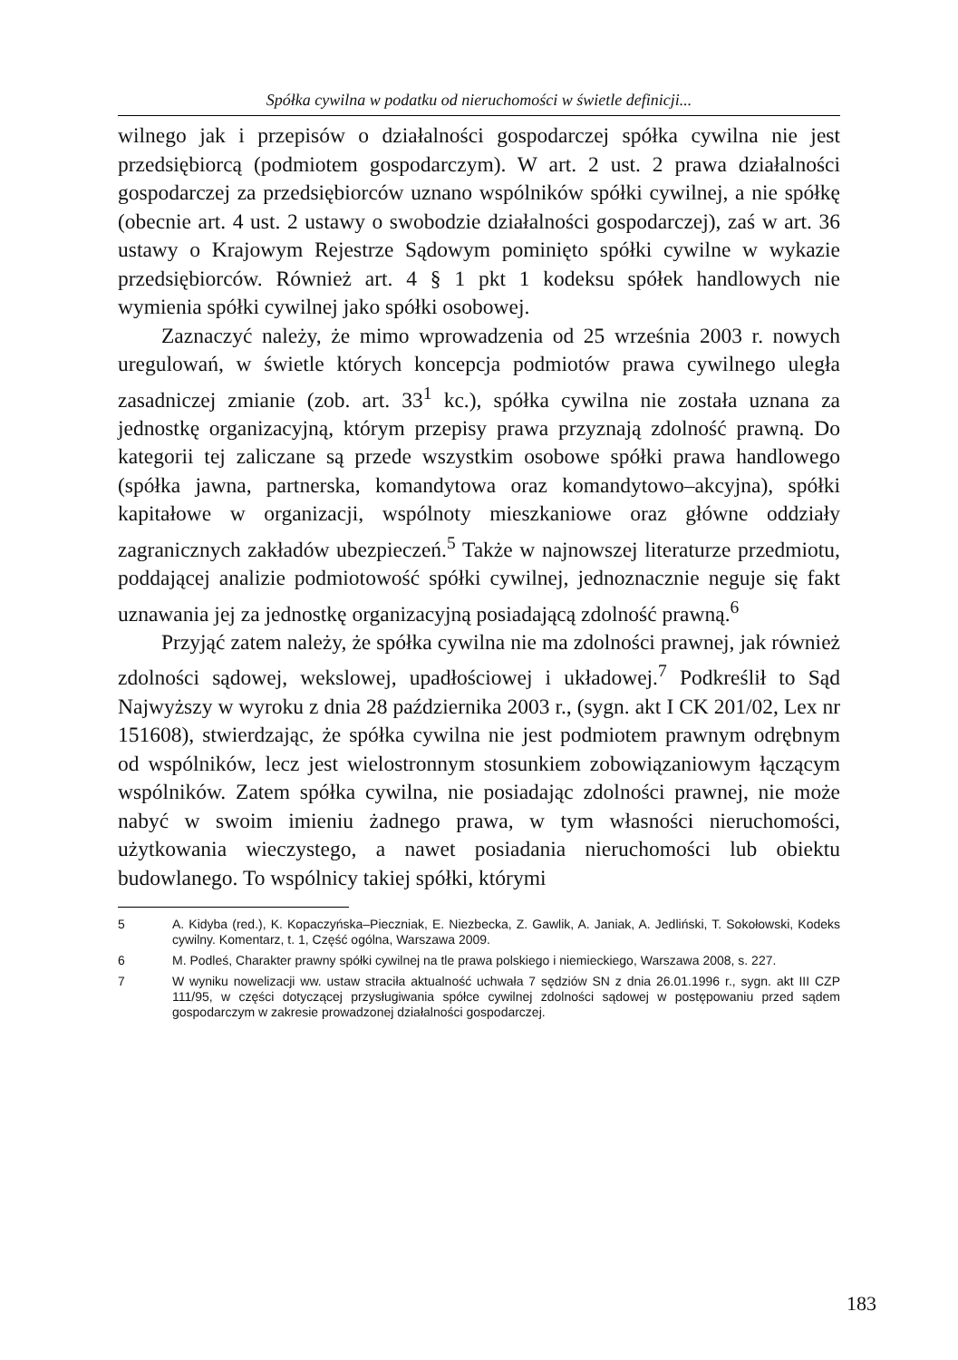Spółka cywilna w podatku od nieruchomości w świetle definicji...
wilnego jak i przepisów o działalności gospodarczej spółka cywilna nie jest przedsiębiorcą (podmiotem gospodarczym). W art. 2 ust. 2 prawa działalności gospodarczej za przedsiębiorców uznano wspólników spółki cywilnej, a nie spółkę (obecnie art. 4 ust. 2 ustawy o swobodzie działalności gospodarczej), zaś w art. 36 ustawy o Krajowym Rejestrze Sądowym pominięto spółki cywilne w wykazie przedsiębiorców. Również art. 4 § 1 pkt 1 kodeksu spółek handlowych nie wymienia spółki cywilnej jako spółki osobowej.
Zaznaczyć należy, że mimo wprowadzenia od 25 września 2003 r. nowych uregulowań, w świetle których koncepcja podmiotów prawa cywilnego uległa zasadniczej zmianie (zob. art. 33<sup>1</sup> kc.), spółka cywilna nie została uznana za jednostkę organizacyjną, którym przepisy prawa przyznają zdolność prawną. Do kategorii tej zaliczane są przede wszystkim osobowe spółki prawa handlowego (spółka jawna, partnerska, komandytowa oraz komandytowo–akcyjna), spółki kapitałowe w organizacji, wspólnoty mieszkaniowe oraz główne oddziały zagranicznych zakładów ubezpieczeń.<sup>5</sup> Także w najnowszej literaturze przedmiotu, poddającej analizie podmiotowość spółki cywilnej, jednoznacznie neguje się fakt uznawania jej za jednostkę organizacyjną posiadającą zdolność prawną.<sup>6</sup>
Przyjąć zatem należy, że spółka cywilna nie ma zdolności prawnej, jak również zdolności sądowej, wekslowej, upadłościowej i układowej.<sup>7</sup> Podkreślił to Sąd Najwyższy w wyroku z dnia 28 października 2003 r., (sygn. akt I CK 201/02, Lex nr 151608), stwierdzając, że spółka cywilna nie jest podmiotem prawnym odrębnym od wspólników, lecz jest wielostronnym stosunkiem zobowiązaniowym łączącym wspólników. Zatem spółka cywilna, nie posiadając zdolności prawnej, nie może nabyć w swoim imieniu żadnego prawa, w tym własności nieruchomości, użytkowania wieczystego, a nawet posiadania nieruchomości lub obiektu budowlanego. To wspólnicy takiej spółki, którymi
5 A. Kidyba (red.), K. Kopaczyńska–Pieczniak, E. Niezbecka, Z. Gawlik, A. Janiak, A. Jedliński, T. Sokołowski, Kodeks cywilny. Komentarz, t. 1, Część ogólna, Warszawa 2009.
6 M. Podleś, Charakter prawny spółki cywilnej na tle prawa polskiego i niemieckiego, Warszawa 2008, s. 227.
7 W wyniku nowelizacji ww. ustaw straciła aktualność uchwała 7 sędziów SN z dnia 26.01.1996 r., sygn. akt III CZP 111/95, w części dotyczącej przysługiwania spółce cywilnej zdolności sądowej w postępowaniu przed sądem gospodarczym w zakresie prowadzonej działalności gospodarczej.
183